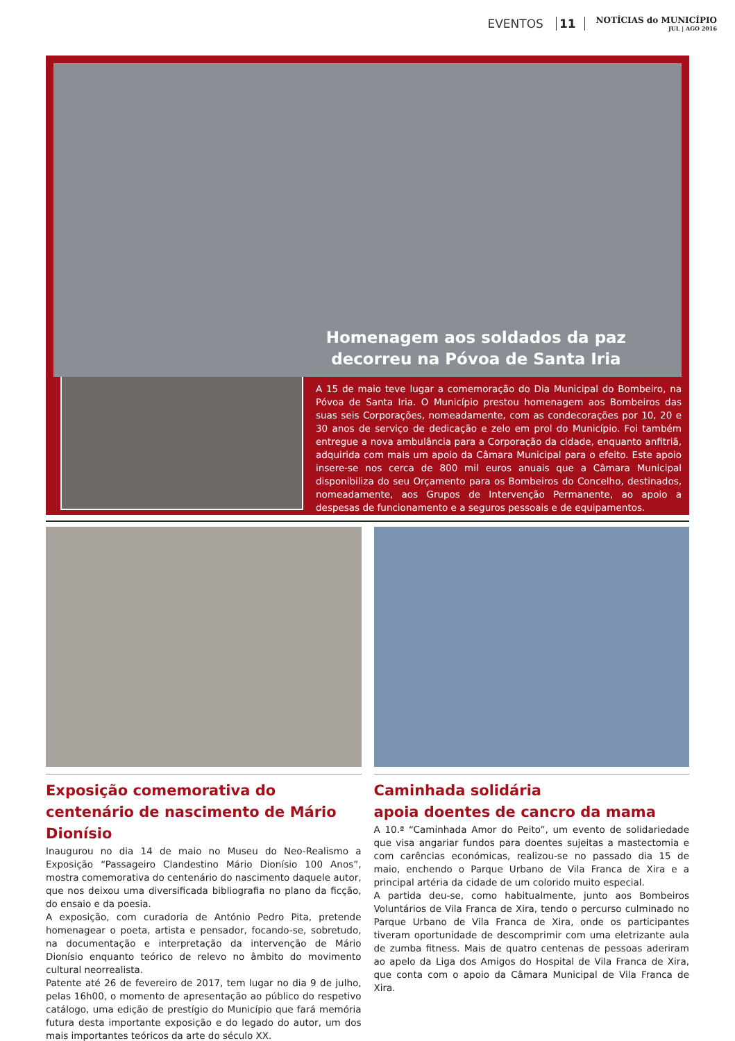EVENTOS 11
NOTÍCIAS do MUNICÍPIO
JUL | AGO 2016
Homenagem aos soldados da paz
decorreu na Póvoa de Santa Iria
A 15 de maio teve lugar a comemoração do Dia Municipal do Bombeiro, na Póvoa de Santa Iria. O Município prestou homenagem aos Bombeiros das suas seis Corporações, nomeadamente, com as condecorações por 10, 20 e 30 anos de serviço de dedicação e zelo em prol do Município. Foi também entregue a nova ambulância para a Corporação da cidade, enquanto anfitriã, adquirida com mais um apoio da Câmara Municipal para o efeito. Este apoio insere-se nos cerca de 800 mil euros anuais que a Câmara Municipal disponibiliza do seu Orçamento para os Bombeiros do Concelho, destinados, nomeadamente, aos Grupos de Intervenção Permanente, ao apoio a despesas de funcionamento e a seguros pessoais e de equipamentos.
Exposição comemorativa do centenário de nascimento de Mário Dionísio
Inaugurou no dia 14 de maio no Museu do Neo-Realismo a Exposição “Passageiro Clandestino Mário Dionísio 100 Anos”, mostra comemorativa do centenário do nascimento daquele autor, que nos deixou uma diversificada bibliografia no plano da ficção, do ensaio e da poesia.
A exposição, com curadoria de António Pedro Pita, pretende homenagear o poeta, artista e pensador, focando-se, sobretudo, na documentação e interpretação da intervenção de Mário Dionísio enquanto teórico de relevo no âmbito do movimento cultural neorrealista.
Patente até 26 de fevereiro de 2017, tem lugar no dia 9 de julho, pelas 16h00, o momento de apresentação ao público do respetivo catálogo, uma edição de prestígio do Município que fará memória futura desta importante exposição e do legado do autor, um dos mais importantes teóricos da arte do século XX.
Caminhada solidária
apoia doentes de cancro da mama
A 10.ª “Caminhada Amor do Peito”, um evento de solidariedade que visa angariar fundos para doentes sujeitas a mastectomia e com carências económicas, realizou-se no passado dia 15 de maio, enchendo o Parque Urbano de Vila Franca de Xira e a principal artéria da cidade de um colorido muito especial.
A partida deu-se, como habitualmente, junto aos Bombeiros Voluntários de Vila Franca de Xira, tendo o percurso culminado no Parque Urbano de Vila Franca de Xira, onde os participantes tiveram oportunidade de descomprimir com uma eletrizante aula de zumba fitness. Mais de quatro centenas de pessoas aderiram ao apelo da Liga dos Amigos do Hospital de Vila Franca de Xira, que conta com o apoio da Câmara Municipal de Vila Franca de Xira.